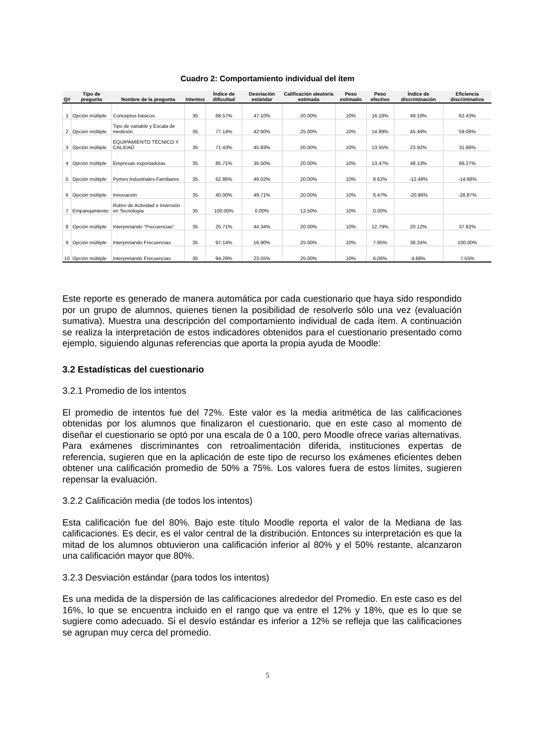Cuadro 2: Comportamiento individual del ítem
| Q# | Tipo de pregunta | Nombre de la pregunta | Intentos | Índice de dificultad | Desviación estándar | Calificación aleatoria estimada | Peso estimado | Peso efectivo | Índice de discriminación | Eficiencia discriminativa |
| --- | --- | --- | --- | --- | --- | --- | --- | --- | --- | --- |
| 1 | Opción múltiple | Conceptos básicos | 35 | 68.57% | 47.10% | 20.00% | 10% | 16.18% | 49.10% | 62.43% |
| 2 | Opción múltiple | Tipo de variable y Escala de medición | 35 | 77.14% | 42.60% | 25.00% | 10% | 14.89% | 45.49% | 59.06% |
| 3 | Opción múltiple | EQUIPAMIENTO TÉCNICO Y CALIDAD | 35 | 71.43% | 45.83% | 20.00% | 10% | 13.55% | 23.92% | 31.86% |
| 4 | Opción múltiple | Empresas exportadoras | 35 | 85.71% | 35.50% | 20.00% | 10% | 13.47% | 48.13% | 66.27% |
| 5 | Opción múltiple | Pymes Industriales Familiares | 35 | 62.86% | 49.02% | 20.00% | 10% | 8.62% | -12.48% | -14.68% |
| 6 | Opción múltiple | Innovación | 35 | 40.00% | 49.71% | 20.00% | 10% | 6.47% | -20.96% | -28.87% |
| 7 | Emparejamiento | Rubro de Actividad e Inversión en Tecnología | 35 | 100.00% | 0.00% | 12.50% | 10% | 0.00% | | |
| 8 | Opción múltiple | Interpretando "Frecuencias" | 35 | 25.71% | 44.34% | 20.00% | 10% | 12.79% | 20.12% | 37.82% |
| 9 | Opción múltiple | Interpretando Frecuencias | 35 | 97.14% | 16.90% | 25.00% | 10% | 7.95% | 38.24% | 100.00% |
| 10 | Opción múltiple | Interpretando Frecuencias | 35 | 94.29% | 23.55% | 25.00% | 10% | 6.06% | 4.68% | 7.55% |
Este reporte es generado de manera automática por cada cuestionario que haya sido respondido por un grupo de alumnos, quienes tienen la posibilidad de resolverlo sólo una vez (evaluación sumativa). Muestra una descripción del comportamiento individual de cada ítem. A continuación se realiza la interpretación de estos indicadores obtenidos para el cuestionario presentado como ejemplo, siguiendo algunas referencias que aporta la propia ayuda de Moodle:
3.2 Estadísticas del cuestionario
3.2.1 Promedio de los intentos
El promedio de intentos fue del 72%. Este valor es la media aritmética de las calificaciones obtenidas por los alumnos que finalizaron el cuestionario, que en este caso al momento de diseñar el cuestionario se optó por una escala de 0 a 100, pero Moodle ofrece varias alternativas. Para exámenes discriminantes con retroalimentación diferida, instituciones expertas de referencia, sugieren que en la aplicación de este tipo de recurso los exámenes eficientes deben obtener una calificación promedio de 50% a 75%. Los valores fuera de estos límites, sugieren repensar la evaluación.
3.2.2 Calificación media (de todos los intentos)
Esta calificación fue del 80%. Bajo este título Moodle reporta el valor de la Mediana de las calificaciones. Es decir, es el valor central de la distribución. Entonces su interpretación es que la mitad de los alumnos obtuvieron una calificación inferior al 80% y el 50% restante, alcanzaron una calificación mayor que 80%.
3.2.3 Desviación estándar (para todos los intentos)
Es una medida de la dispersión de las calificaciones alrededor del Promedio. En este caso es del 16%, lo que se encuentra incluido en el rango que va entre el 12% y 18%, que es lo que se sugiere como adecuado. Si el desvío estándar es inferior a 12% se refleja que las calificaciones se agrupan muy cerca del promedio.
5